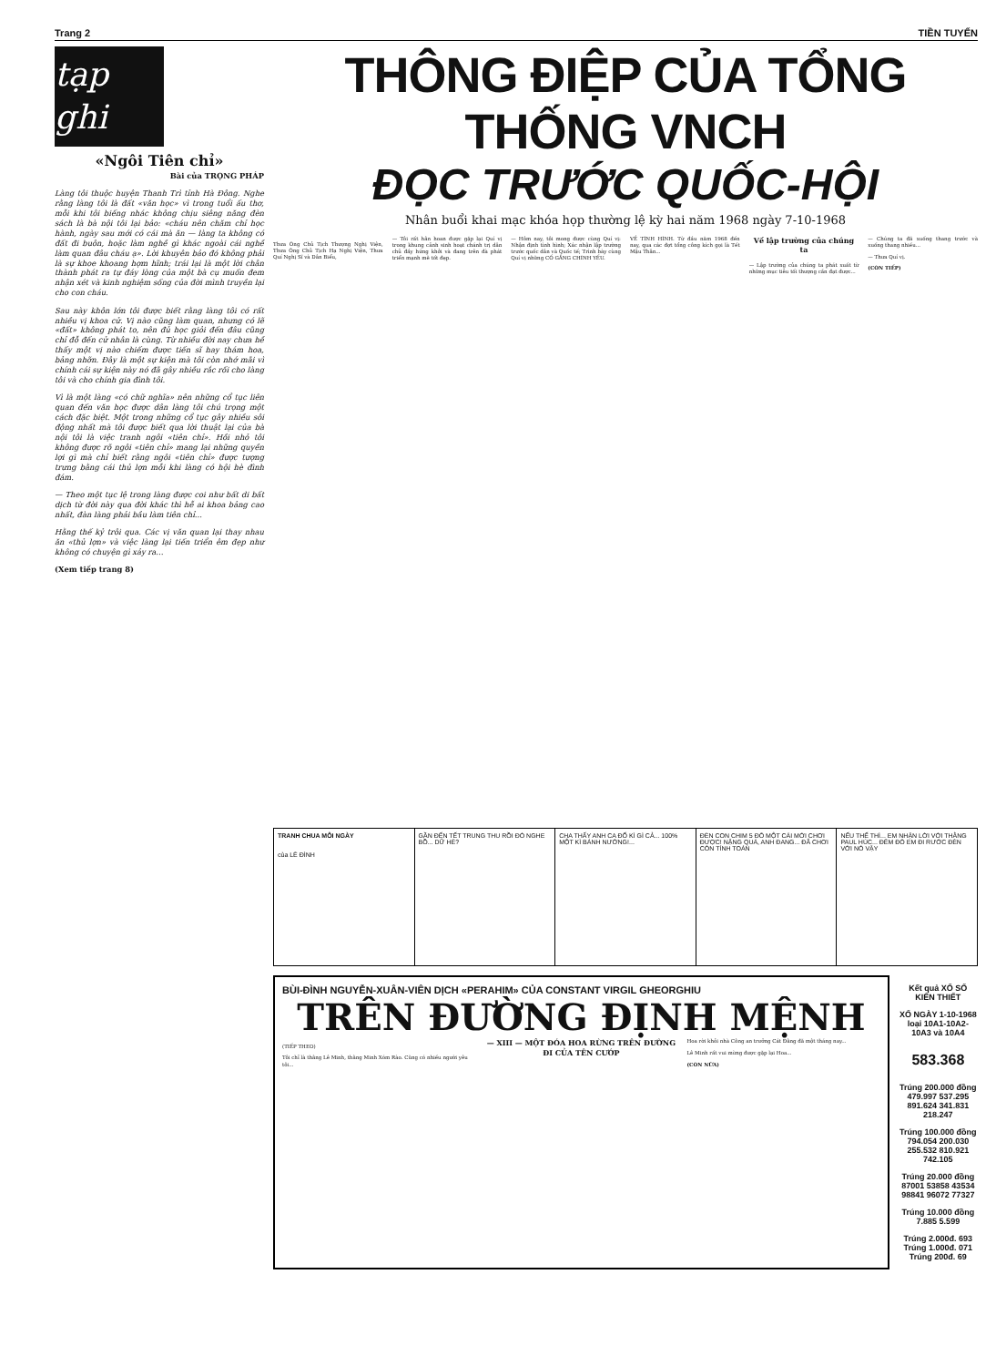Trang 2 TIỀN TUYẾN
tạp ghi
«Ngôi Tiên chỉ»
Bài của TRỌNG PHÁP
Làng tôi thuộc huyện Thanh Trì tỉnh Hà Đông. Nghe rằng làng tôi là đất «văn học» vì trong tuổi ấu thơ, mỗi khi tôi biếng nhác không chịu siêng năng đèn sách là bà nội tôi lại bảo: «cháu nên chăm chỉ học hành, ngày sau mới có cái mà ăn — làng ta không có đất đi buôn, hoặc làm nghề gì khác ngoài cái nghề làm quan đâu cháu ạ». Lời khuyên bảo đó không phải là sự khoe khoang hợm hĩnh; trái lại là một lời chân thành phát ra tự đáy lòng của một bà cụ muốn đem nhận xét và kinh nghiệm sống của đời mình truyền lại cho con cháu.
Sau này khôn lớn tôi được biết rằng làng tôi có rất nhiều vị khoa cử. Vị nào cũng làm quan, nhưng có lẽ «đất» không phát to, nên đủ học giỏi đến đâu cũng chỉ đỗ đến cử nhân là cùng. Từ nhiều đời nay chưa hề thấy một vị nào chiếm được tiến sĩ hay thám hoa, bảng nhỡn. Đây là một sự kiện mà tôi còn nhớ mãi vì chính cái sự kiện này nó đã gây nhiều rắc rối cho làng tôi và cho chính gia đình tôi.
Vì là một làng «có chữ nghĩa» nên những cổ tục liên quan đến văn học được dân làng tôi chú trọng một cách đặc biệt. Một trong những cổ tục gây nhiều sôi động nhất mà tôi được biết qua lời thuật lại của bà nội tôi là việc tranh ngôi «tiên chỉ». Hồi nhỏ tôi không được rõ ngôi «tiên chỉ» mang lại những quyền lợi gì mà chỉ biết rằng ngôi «tiên chỉ» được tượng trưng bằng cái thủ lợn mỗi khi làng có hội hè đình đám.
— Theo một tục lệ trong làng được coi như bất di bất dịch từ đời này qua đời khác thì hễ ai khoa bảng cao nhất, đàn làng phải bầu làm tiên chỉ...
Hằng thế kỷ trôi qua. Các vị văn quan lại thay nhau ăn «thủ lợn» và việc làng lại tiến triển êm đẹp như không có chuyện gì xảy ra...
(Xem tiếp trang 8)
THÔNG ĐIỆP CỦA TỔNG THỐNG VNCH
ĐỌC TRƯỚC QUỐC-HỘI
Nhân buổi khai mạc khóa họp thường lệ kỳ hai năm 1968 ngày 7-10-1968
Thưa Ông Chủ Tịch Thượng Nghị Viện, Thưa Ông Chủ Tịch Hạ Nghị Viện, Thưa Quí Nghị Sĩ và Dân Biểu,
— Tôi rất hân hoan được gặp lại Quí vị trong khung cảnh sinh hoạt chánh trị dân chủ đầy hứng khởi và đang trên đà phát triển mạnh mẽ tốt đẹp.
— Hôm nay, tôi mong được cùng Quí vị: Nhận định tình hình; Xác nhận lập trường trước quốc dân và Quốc tế; Trình bày cùng Quí vị những CỐ GẮNG CHÍNH YẾU.
VỀ TÌNH HÌNH. Từ đầu năm 1968 đến nay, qua các đợt tổng công kích gọi là Tết Mậu Thân...
Về lập trường của chúng ta
— Lập trường của chúng ta phát xuất từ những mục tiêu tối thượng cần đạt được...
— Chúng ta đã xuống thang trước và xuống thang nhiều...
— Thưa Quí vị.
(CÒN TIẾP)
TRANH CHUA MỖI NGÀY
của LÊ ĐÌNH
GẦN ĐẾN TẾT TRUNG THU RỒI ĐÓ NGHE BỒ... DỮ HÉ?
CHA THẤY ANH CA ĐỐ KÌ GÌ CẢ... 100% MỘT KÌ BÁNH NƯỚNG!...
ĐÈN CON CHIM 5 ĐÔ MỘT CÁI MỚI CHƠI ĐƯỢC! NẶNG QUÁ, ANH ĐANG... ĐÃ CHƠI CÒN TÍNH TOÁN
NẾU THẾ THÌ... EM NHẬN LỜI VỚI THẰNG PAUL HÚC... ĐÊM ĐÓ EM ĐI RƯỚC ĐÈN VỚI NÓ VẬY
BÙI-ĐÌNH NGUYỄN-XUÂN-VIÊN DỊCH «PERAHIM» CỦA CONSTANT VIRGIL GHEORGHIU
TRÊN ĐƯỜNG ĐỊNH MỆNH
(TIẾP THEO)
Tôi chỉ là thằng Lê Minh, thằng Minh Xóm Rào. Cũng có nhiều người yêu tôi...
— XIII — MỘT ĐÓA HOA RỪNG TRÊN ĐƯỜNG ĐI CỦA TÊN CƯỚP
Hoa rời khỏi nhà Công an trưởng Cát Đằng đã một tháng nay...
Lê Minh rất vui mừng được gặp lại Hoa...
(CÒN NỮA)
Kết quả XỔ SỐ KIẾN THIẾT
XỔ NGÀY 1-10-1968
loại 10A1-10A2-10A3 và 10A4
583.368
Trúng 200.000 đồng
479.997 537.295 891.624 341.831 218.247
Trúng 100.000 đồng
794.054 200.030 255.532 810.921 742.105
Trúng 20.000 đồng
87001 53858 43534 98841 96072 77327
Trúng 10.000 đồng
7.885 5.599
Trúng 2.000đ. 693
Trúng 1.000đ. 071
Trúng 200đ. 69